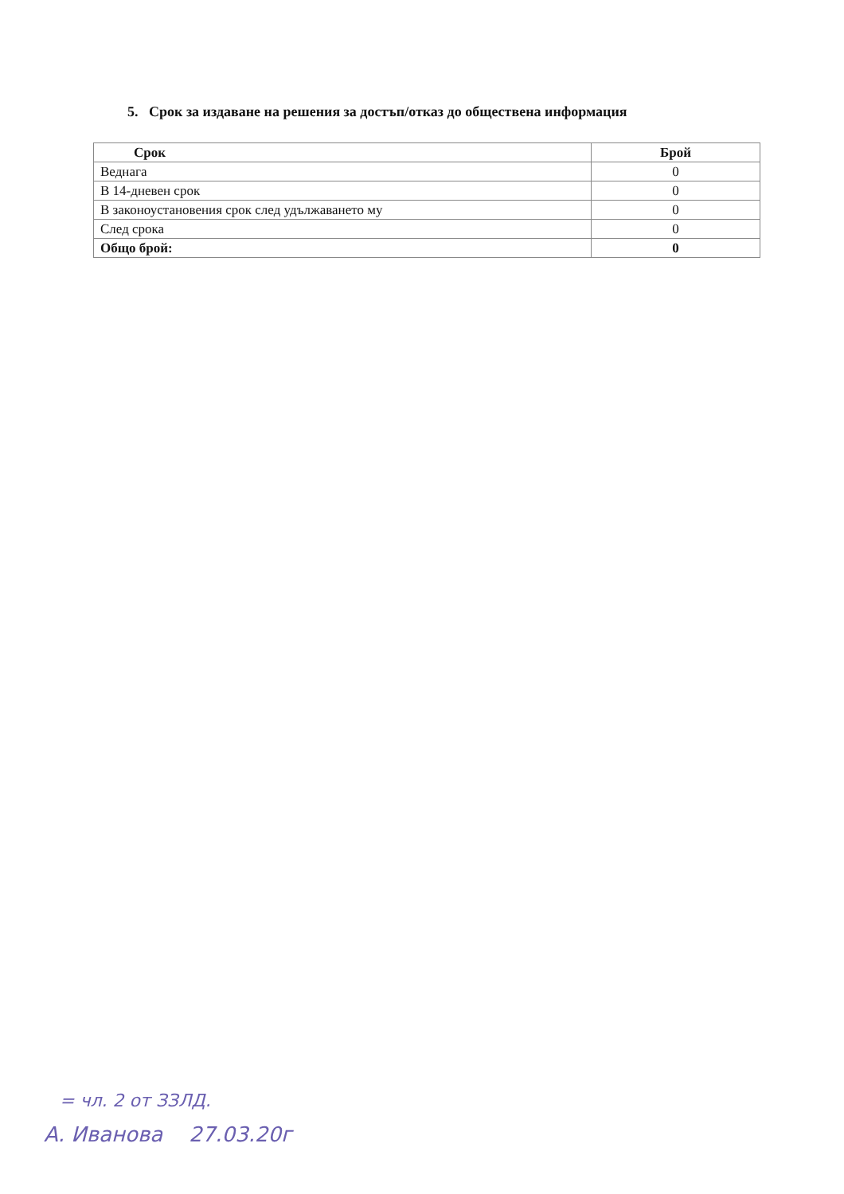5. Срок за издаване на решения за достъп/отказ до обществена информация
| Срок | Брой |
| --- | --- |
| Веднага | 0 |
| В 14-дневен срок | 0 |
| В законоустановения срок след удължаването му | 0 |
| След срока | 0 |
| Общо брой: | 0 |
= чл. 2 от ЗЗЛД.
А. Иванова 27.03.20г